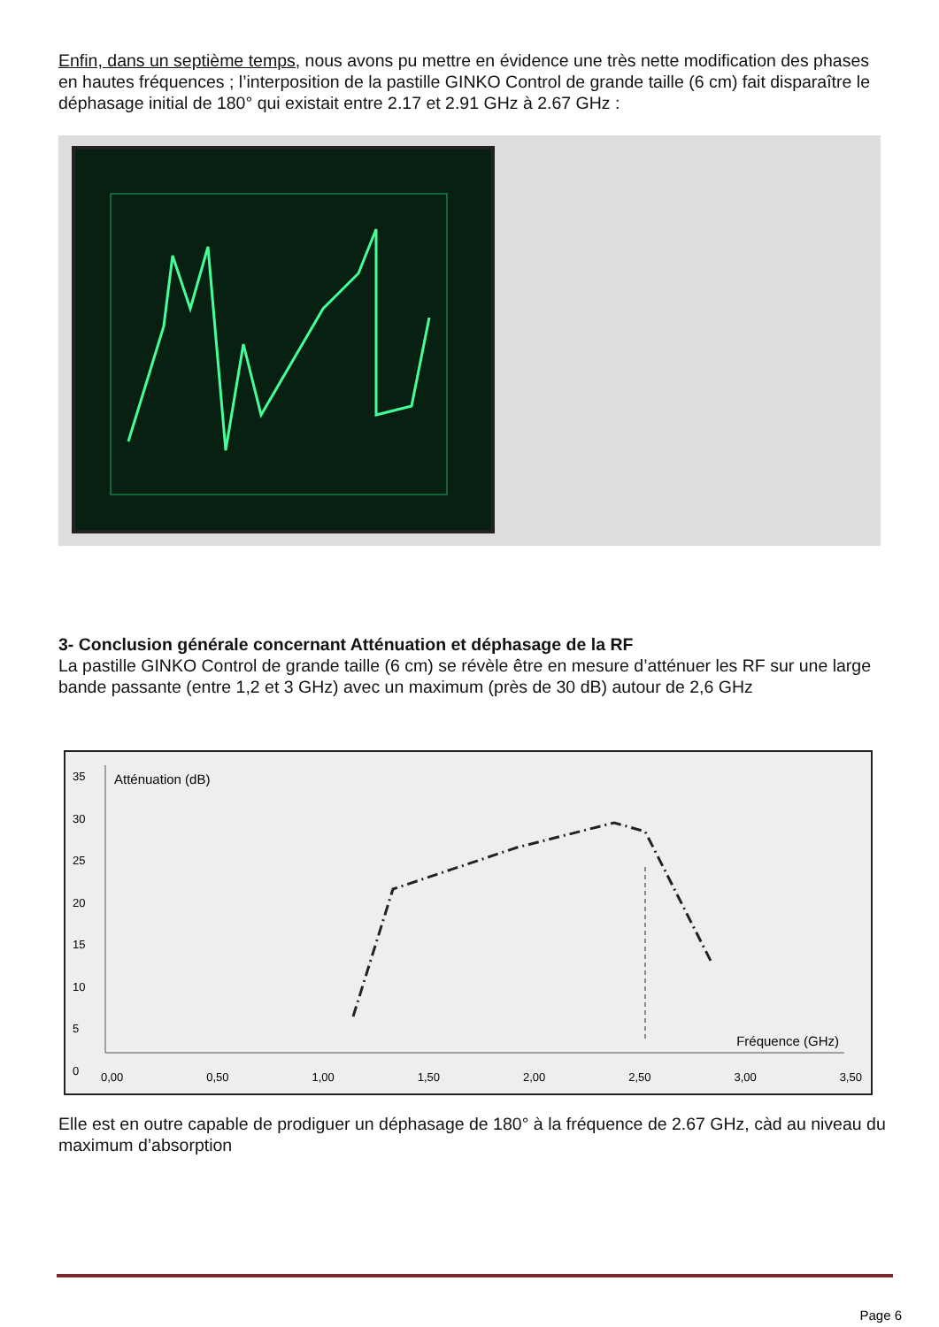Enfin, dans un septième temps, nous avons pu mettre en évidence une très nette modification des phases en hautes fréquences ; l’interposition de la pastille GINKO Control de grande taille (6 cm) fait disparaître le déphasage initial de 180° qui existait entre 2.17 et 2.91 GHz à 2.67 GHz :
3- Conclusion générale concernant Atténuation et déphasage de la RF
La pastille GINKO Control de grande taille (6 cm) se révèle être en mesure d’atténuer les RF sur une large bande passante (entre 1,2 et 3 GHz) avec un maximum (près de 30 dB) autour de 2,6 GHz
Atténuation (dB)
Fréquence (GHz)
35
30
25
20
15
10
5
0
0,00 0,50 1,00 1,50 2,00 2,50 3,00 3,50
Elle est en outre capable de prodiguer un déphasage de 180° à la fréquence de 2.67 GHz, càd au niveau du maximum d’absorption
Page 6